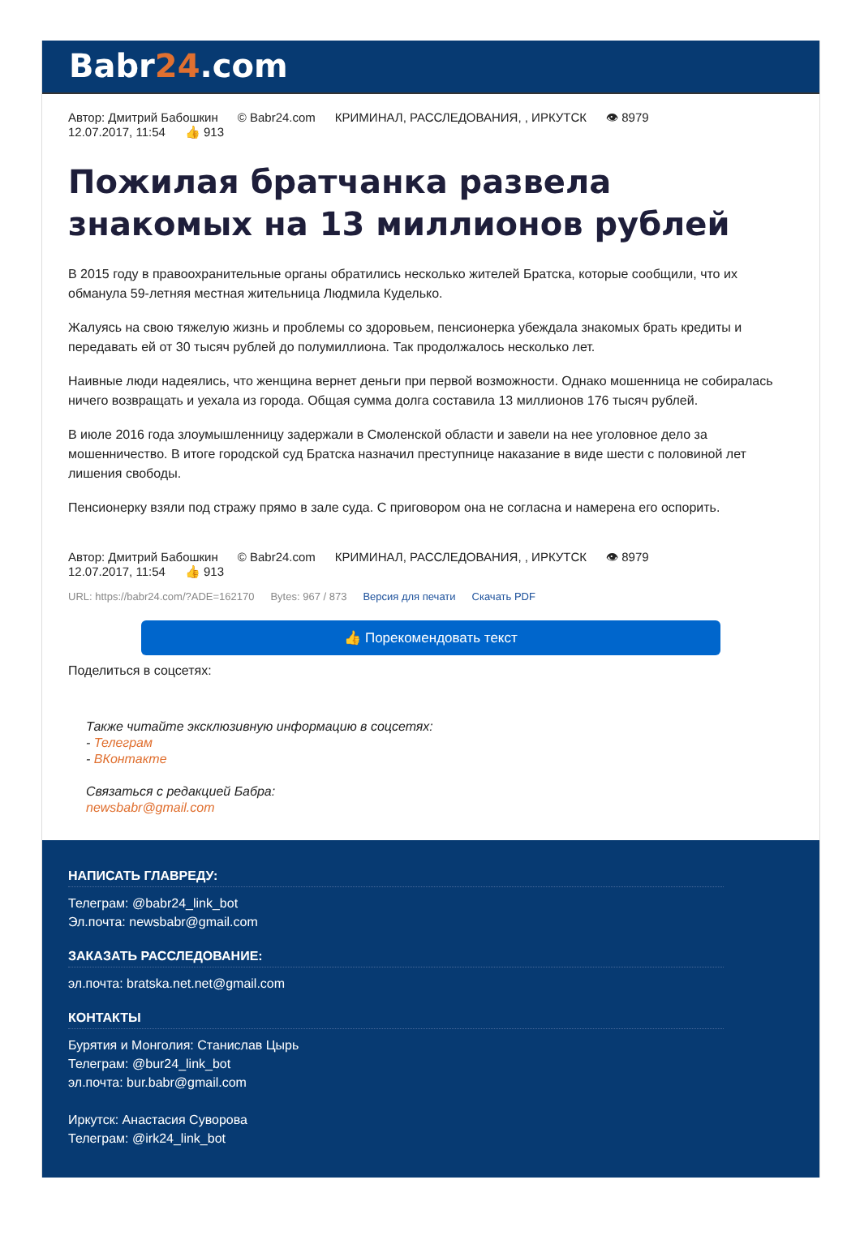Babr24.com
Автор: Дмитрий Бабошкин © Babr24.com КРИМИНАЛ, РАССЛЕДОВАНИЯ, , ИРКУТСК 👁 8979
12.07.2017, 11:54 👍 913
Пожилая братчанка развела знакомых на 13 миллионов рублей
В 2015 году в правоохранительные органы обратились несколько жителей Братска, которые сообщили, что их обманула 59-летняя местная жительница Людмила Куделько.
Жалуясь на свою тяжелую жизнь и проблемы со здоровьем, пенсионерка убеждала знакомых брать кредиты и передавать ей от 30 тысяч рублей до полумиллиона. Так продолжалось несколько лет.
Наивные люди надеялись, что женщина вернет деньги при первой возможности. Однако мошенница не собиралась ничего возвращать и уехала из города. Общая сумма долга составила 13 миллионов 176 тысяч рублей.
В июле 2016 года злоумышленницу задержали в Смоленской области и завели на нее уголовное дело за мошенничество. В итоге городской суд Братска назначил преступнице наказание в виде шести с половиной лет лишения свободы.
Пенсионерку взяли под стражу прямо в зале суда. С приговором она не согласна и намерена его оспорить.
Автор: Дмитрий Бабошкин © Babr24.com КРИМИНАЛ, РАССЛЕДОВАНИЯ, , ИРКУТСК 👁 8979
12.07.2017, 11:54 👍 913
URL: https://babr24.com/?ADE=162170 Bytes: 967 / 873 Версия для печати Скачать PDF
👍 Порекомендовать текст
Поделиться в соцсетях:
Также читайте эксклюзивную информацию в соцсетях:
- Телеграм
- ВКонтакте
Связаться с редакцией Бабра:
newsbabr@gmail.com
НАПИСАТЬ ГЛАВРЕДУ:
Телеграм: @babr24_link_bot
Эл.почта: newsbabr@gmail.com
ЗАКАЗАТЬ РАССЛЕДОВАНИЕ:
эл.почта: bratska.net.net@gmail.com
КОНТАКТЫ
Бурятия и Монголия: Станислав Цырь
Телеграм: @bur24_link_bot
эл.почта: bur.babr@gmail.com
Иркутск: Анастасия Суворова
Телеграм: @irk24_link_bot